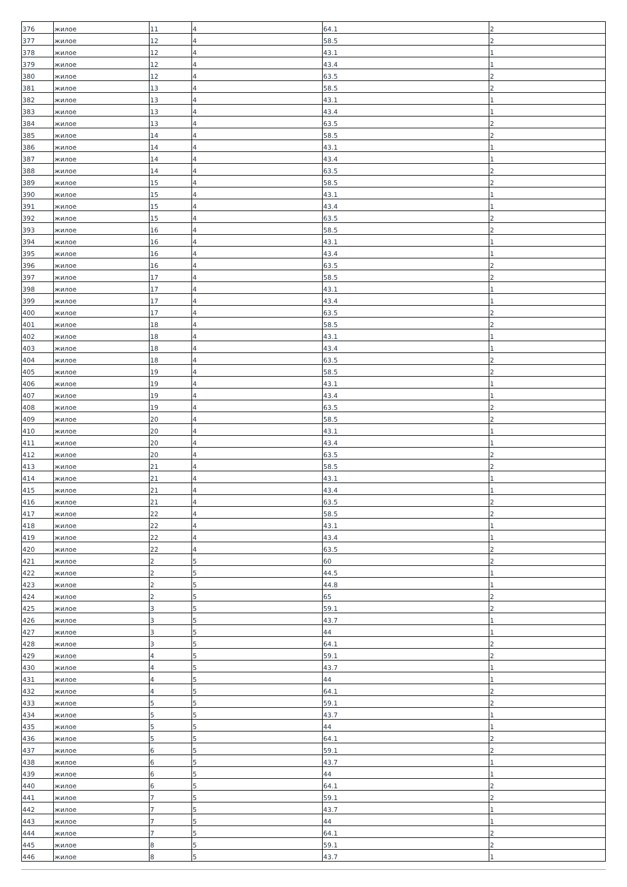| 376 | жилое | 11 | 4 | 64.1 | 2 |
| 377 | жилое | 12 | 4 | 58.5 | 2 |
| 378 | жилое | 12 | 4 | 43.1 | 1 |
| 379 | жилое | 12 | 4 | 43.4 | 1 |
| 380 | жилое | 12 | 4 | 63.5 | 2 |
| 381 | жилое | 13 | 4 | 58.5 | 2 |
| 382 | жилое | 13 | 4 | 43.1 | 1 |
| 383 | жилое | 13 | 4 | 43.4 | 1 |
| 384 | жилое | 13 | 4 | 63.5 | 2 |
| 385 | жилое | 14 | 4 | 58.5 | 2 |
| 386 | жилое | 14 | 4 | 43.1 | 1 |
| 387 | жилое | 14 | 4 | 43.4 | 1 |
| 388 | жилое | 14 | 4 | 63.5 | 2 |
| 389 | жилое | 15 | 4 | 58.5 | 2 |
| 390 | жилое | 15 | 4 | 43.1 | 1 |
| 391 | жилое | 15 | 4 | 43.4 | 1 |
| 392 | жилое | 15 | 4 | 63.5 | 2 |
| 393 | жилое | 16 | 4 | 58.5 | 2 |
| 394 | жилое | 16 | 4 | 43.1 | 1 |
| 395 | жилое | 16 | 4 | 43.4 | 1 |
| 396 | жилое | 16 | 4 | 63.5 | 2 |
| 397 | жилое | 17 | 4 | 58.5 | 2 |
| 398 | жилое | 17 | 4 | 43.1 | 1 |
| 399 | жилое | 17 | 4 | 43.4 | 1 |
| 400 | жилое | 17 | 4 | 63.5 | 2 |
| 401 | жилое | 18 | 4 | 58.5 | 2 |
| 402 | жилое | 18 | 4 | 43.1 | 1 |
| 403 | жилое | 18 | 4 | 43.4 | 1 |
| 404 | жилое | 18 | 4 | 63.5 | 2 |
| 405 | жилое | 19 | 4 | 58.5 | 2 |
| 406 | жилое | 19 | 4 | 43.1 | 1 |
| 407 | жилое | 19 | 4 | 43.4 | 1 |
| 408 | жилое | 19 | 4 | 63.5 | 2 |
| 409 | жилое | 20 | 4 | 58.5 | 2 |
| 410 | жилое | 20 | 4 | 43.1 | 1 |
| 411 | жилое | 20 | 4 | 43.4 | 1 |
| 412 | жилое | 20 | 4 | 63.5 | 2 |
| 413 | жилое | 21 | 4 | 58.5 | 2 |
| 414 | жилое | 21 | 4 | 43.1 | 1 |
| 415 | жилое | 21 | 4 | 43.4 | 1 |
| 416 | жилое | 21 | 4 | 63.5 | 2 |
| 417 | жилое | 22 | 4 | 58.5 | 2 |
| 418 | жилое | 22 | 4 | 43.1 | 1 |
| 419 | жилое | 22 | 4 | 43.4 | 1 |
| 420 | жилое | 22 | 4 | 63.5 | 2 |
| 421 | жилое | 2 | 5 | 60 | 2 |
| 422 | жилое | 2 | 5 | 44.5 | 1 |
| 423 | жилое | 2 | 5 | 44.8 | 1 |
| 424 | жилое | 2 | 5 | 65 | 2 |
| 425 | жилое | 3 | 5 | 59.1 | 2 |
| 426 | жилое | 3 | 5 | 43.7 | 1 |
| 427 | жилое | 3 | 5 | 44 | 1 |
| 428 | жилое | 3 | 5 | 64.1 | 2 |
| 429 | жилое | 4 | 5 | 59.1 | 2 |
| 430 | жилое | 4 | 5 | 43.7 | 1 |
| 431 | жилое | 4 | 5 | 44 | 1 |
| 432 | жилое | 4 | 5 | 64.1 | 2 |
| 433 | жилое | 5 | 5 | 59.1 | 2 |
| 434 | жилое | 5 | 5 | 43.7 | 1 |
| 435 | жилое | 5 | 5 | 44 | 1 |
| 436 | жилое | 5 | 5 | 64.1 | 2 |
| 437 | жилое | 6 | 5 | 59.1 | 2 |
| 438 | жилое | 6 | 5 | 43.7 | 1 |
| 439 | жилое | 6 | 5 | 44 | 1 |
| 440 | жилое | 6 | 5 | 64.1 | 2 |
| 441 | жилое | 7 | 5 | 59.1 | 2 |
| 442 | жилое | 7 | 5 | 43.7 | 1 |
| 443 | жилое | 7 | 5 | 44 | 1 |
| 444 | жилое | 7 | 5 | 64.1 | 2 |
| 445 | жилое | 8 | 5 | 59.1 | 2 |
| 446 | жилое | 8 | 5 | 43.7 | 1 |